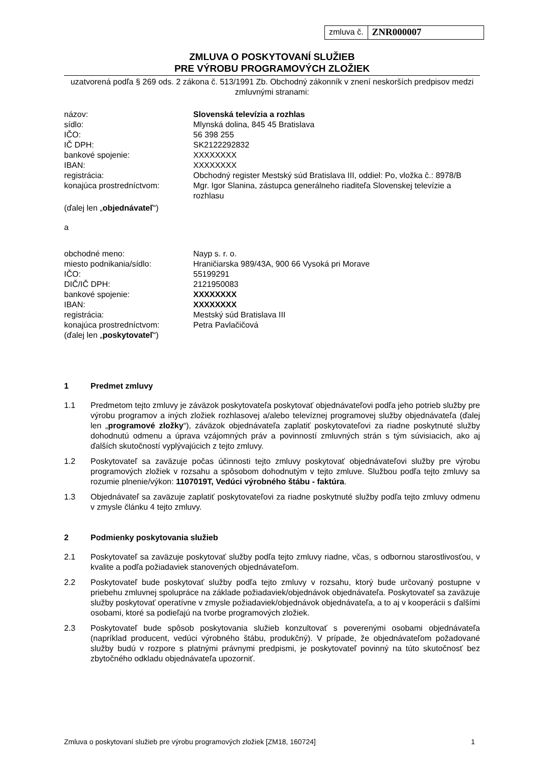zmluva č.
ZNR000007
ZMLUVA O POSKYTOVANÍ SLUŽIEB
PRE VÝROBU PROGRAMOVÝCH ZLOŽIEK
uzatvorená podľa § 269 ods. 2 zákona č. 513/1991 Zb. Obchodný zákonník v znení neskorších predpisov medzi zmluvnými stranami:
| názov: | Slovenská televízia a rozhlas |
| sídlo: | Mlynská dolina, 845 45 Bratislava |
| IČO: | 56 398 255 |
| IČ DPH: | SK2122292832 |
| bankové spojenie: | XXXXXXXX |
| IBAN: | XXXXXXXX |
| registrácia: | Obchodný register Mestský súd Bratislava III, oddiel: Po, vložka č.: 8978/B |
| konajúca prostredníctvom: | Mgr. Igor Slanina, zástupca generálneho riaditeľa Slovenskej televízie a rozhlasu |
(ďalej len „objednávateľ“)
a
| obchodné meno: | Nayp s. r. o. |
| miesto podnikania/sídlo: | Hraničiarska 989/43A, 900 66 Vysoká pri Morave |
| IČO: | 55199291 |
| DIČ/IČ DPH: | 2121950083 |
| bankové spojenie: | XXXXXXXX |
| IBAN: | XXXXXXXX |
| registrácia: | Mestský súd Bratislava III |
| konajúca prostredníctvom: | Petra Pavlačičová |
(ďalej len „poskytovateľ“)
1 Predmet zmluvy
1.1 Predmetom tejto zmluvy je záväzok poskytovateľa poskytovať objednávateľovi podľa jeho potrieb služby pre výrobu programov a iných zložiek rozhlasovej a/alebo televíznej programovej služby objednávateľa (ďalej len „programové zložky“), záväzok objednávateľa zaplatiť poskytovateľovi za riadne poskytnuté služby dohodnutú odmenu a úprava vzájomných práv a povinností zmluvných strán s tým súvisiacich, ako aj ďalších skutočností vyplývajúcich z tejto zmluvy.
1.2 Poskytovateľ sa zaväzuje počas účinnosti tejto zmluvy poskytovať objednávateľovi služby pre výrobu programových zložiek v rozsahu a spôsobom dohodnutým v tejto zmluve. Službou podľa tejto zmluvy sa rozumie plnenie/výkon: 1107019T, Vedúci výrobného štábu - faktúra.
1.3 Objednávateľ sa zaväzuje zaplatiť poskytovateľovi za riadne poskytnuté služby podľa tejto zmluvy odmenu v zmysle článku 4 tejto zmluvy.
2 Podmienky poskytovania služieb
2.1 Poskytovateľ sa zaväzuje poskytovať služby podľa tejto zmluvy riadne, včas, s odbornou starostlivosťou, v kvalite a podľa požiadaviek stanovených objednávateľom.
2.2 Poskytovateľ bude poskytovať služby podľa tejto zmluvy v rozsahu, ktorý bude určovaný postupne v priebehu zmluvnej spolupráce na základe požiadaviek/objednávok objednávateľa. Poskytovateľ sa zaväzuje služby poskytovať operatívne v zmysle požiadaviek/objednávok objednávateľa, a to aj v kooperácii s ďalšími osobami, ktoré sa podieľajú na tvorbe programových zložiek.
2.3 Poskytovateľ bude spôsob poskytovania služieb konzultovať s poverenými osobami objednávateľa (napríklad producent, vedúci výrobného štábu, produkčný). V prípade, že objednávateľom požadované služby budú v rozpore s platnými právnymi predpismi, je poskytovateľ povinný na túto skutočnosť bez zbytočného odkladu objednávateľa upozorniť.
Zmluva o poskytovaní služieb pre výrobu programových zložiek [ZM18, 160724] 1